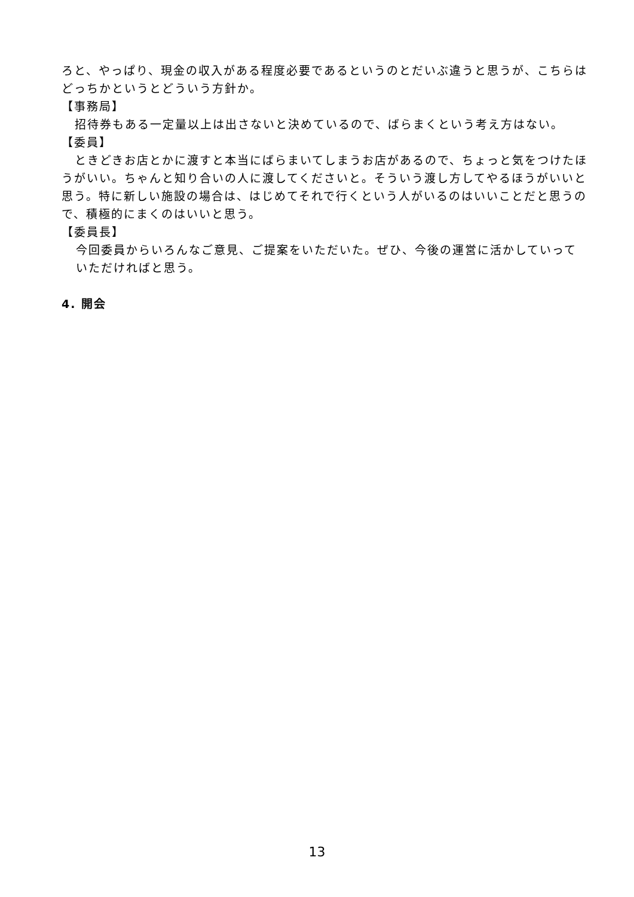ろと、やっぱり、現金の収入がある程度必要であるというのとだいぶ違うと思うが、こちらはどっちかというとどういう方針か。
【事務局】
招待券もある一定量以上は出さないと決めているので、ばらまくという考え方はない。
【委員】
ときどきお店とかに渡すと本当にばらまいてしまうお店があるので、ちょっと気をつけたほうがいい。ちゃんと知り合いの人に渡してくださいと。そういう渡し方してやるほうがいいと思う。特に新しい施設の場合は、はじめてそれで行くという人がいるのはいいことだと思うので、積極的にまくのはいいと思う。
【委員長】
今回委員からいろんなご意見、ご提案をいただいた。ぜひ、今後の運営に活かしていっていただければと思う。
4. 開会
13